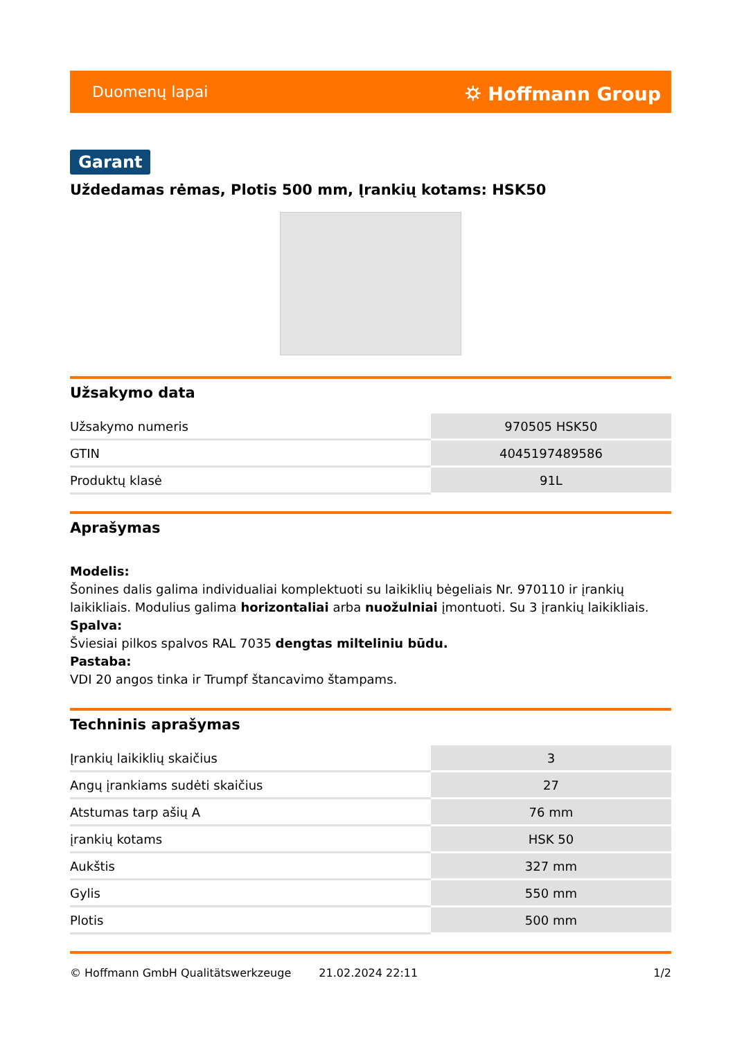Duomenų lapai ⛭ Hoffmann Group
Garant
Uždedamas rėmas, Plotis 500 mm, Įrankių kotams: HSK50
Užsakymo data
| Užsakymo numeris | 970505 HSK50 |
| GTIN | 4045197489586 |
| Produktų klasė | 91L |
Aprašymas
Modelis:
Šonines dalis galima individualiai komplektuoti su laikiklių bėgeliais Nr. 970110 ir įrankių laikikliais. Modulius galima horizontaliai arba nuožulniai įmontuoti. Su 3 įrankių laikikliais.
Spalva:
Šviesiai pilkos spalvos RAL 7035 dengtas milteliniu būdu.
Pastaba:
VDI 20 angos tinka ir Trumpf štancavimo štampams.
Techninis aprašymas
| Įrankių laikiklių skaičius | 3 |
| Angų įrankiams sudėti skaičius | 27 |
| Atstumas tarp ašių A | 76 mm |
| įrankių kotams | HSK 50 |
| Aukštis | 327 mm |
| Gylis | 550 mm |
| Plotis | 500 mm |
© Hoffmann GmbH Qualitätswerkzeuge 21.02.2024 22:11 1/2